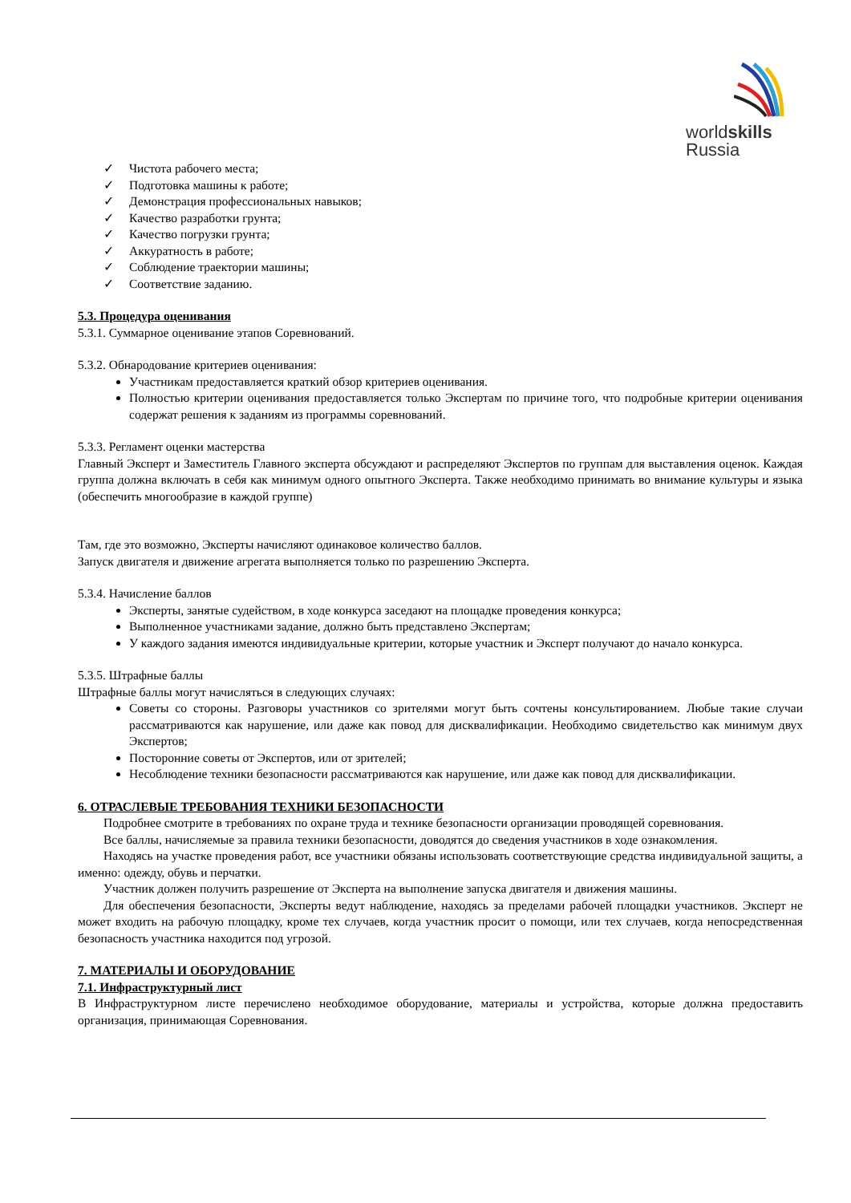worldskills
Russia
✓ Чистота рабочего места;
✓ Подготовка машины к работе;
✓ Демонстрация профессиональных навыков;
✓ Качество разработки грунта;
✓ Качество погрузки грунта;
✓ Аккуратность в работе;
✓ Соблюдение траектории машины;
✓ Соответствие заданию.
5.3. Процедура оценивания
5.3.1. Суммарное оценивание этапов Соревнований.
5.3.2. Обнародование критериев оценивания:
Участникам предоставляется краткий обзор критериев оценивания.
Полностью критерии оценивания предоставляется только Экспертам по причине того, что подробные критерии оценивания содержат решения к заданиям из программы соревнований.
5.3.3. Регламент оценки мастерства
Главный Эксперт и Заместитель Главного эксперта обсуждают и распределяют Экспертов по группам для выставления оценок. Каждая группа должна включать в себя как минимум одного опытного Эксперта. Также необходимо принимать во внимание культуры и языка (обеспечить многообразие в каждой группе)
Там, где это возможно, Эксперты начисляют одинаковое количество баллов.
Запуск двигателя и движение агрегата выполняется только по разрешению Эксперта.
5.3.4. Начисление баллов
Эксперты, занятые судейством, в ходе конкурса заседают на площадке проведения конкурса;
Выполненное участниками задание, должно быть представлено Экспертам;
У каждого задания имеются индивидуальные критерии, которые участник и Эксперт получают до начало конкурса.
5.3.5. Штрафные баллы
Штрафные баллы могут начисляться в следующих случаях:
Советы со стороны. Разговоры участников со зрителями могут быть сочтены консультированием. Любые такие случаи рассматриваются как нарушение, или даже как повод для дисквалификации. Необходимо свидетельство как минимум двух Экспертов;
Посторонние советы от Экспертов, или от зрителей;
Несоблюдение техники безопасности рассматриваются как нарушение, или даже как повод для дисквалификации.
6. ОТРАСЛЕВЫЕ ТРЕБОВАНИЯ ТЕХНИКИ БЕЗОПАСНОСТИ
Подробнее смотрите в требованиях по охране труда и технике безопасности организации проводящей соревнования.
Все баллы, начисляемые за правила техники безопасности, доводятся до сведения участников в ходе ознакомления.
Находясь на участке проведения работ, все участники обязаны использовать соответствующие средства индивидуальной защиты, а именно: одежду, обувь и перчатки.
Участник должен получить разрешение от Эксперта на выполнение запуска двигателя и движения машины.
Для обеспечения безопасности, Эксперты ведут наблюдение, находясь за пределами рабочей площадки участников. Эксперт не может входить на рабочую площадку, кроме тех случаев, когда участник просит о помощи, или тех случаев, когда непосредственная безопасность участника находится под угрозой.
7. МАТЕРИАЛЫ И ОБОРУДОВАНИЕ
7.1. Инфраструктурный лист
В Инфраструктурном листе перечислено необходимое оборудование, материалы и устройства, которые должна предоставить организация, принимающая Соревнования.